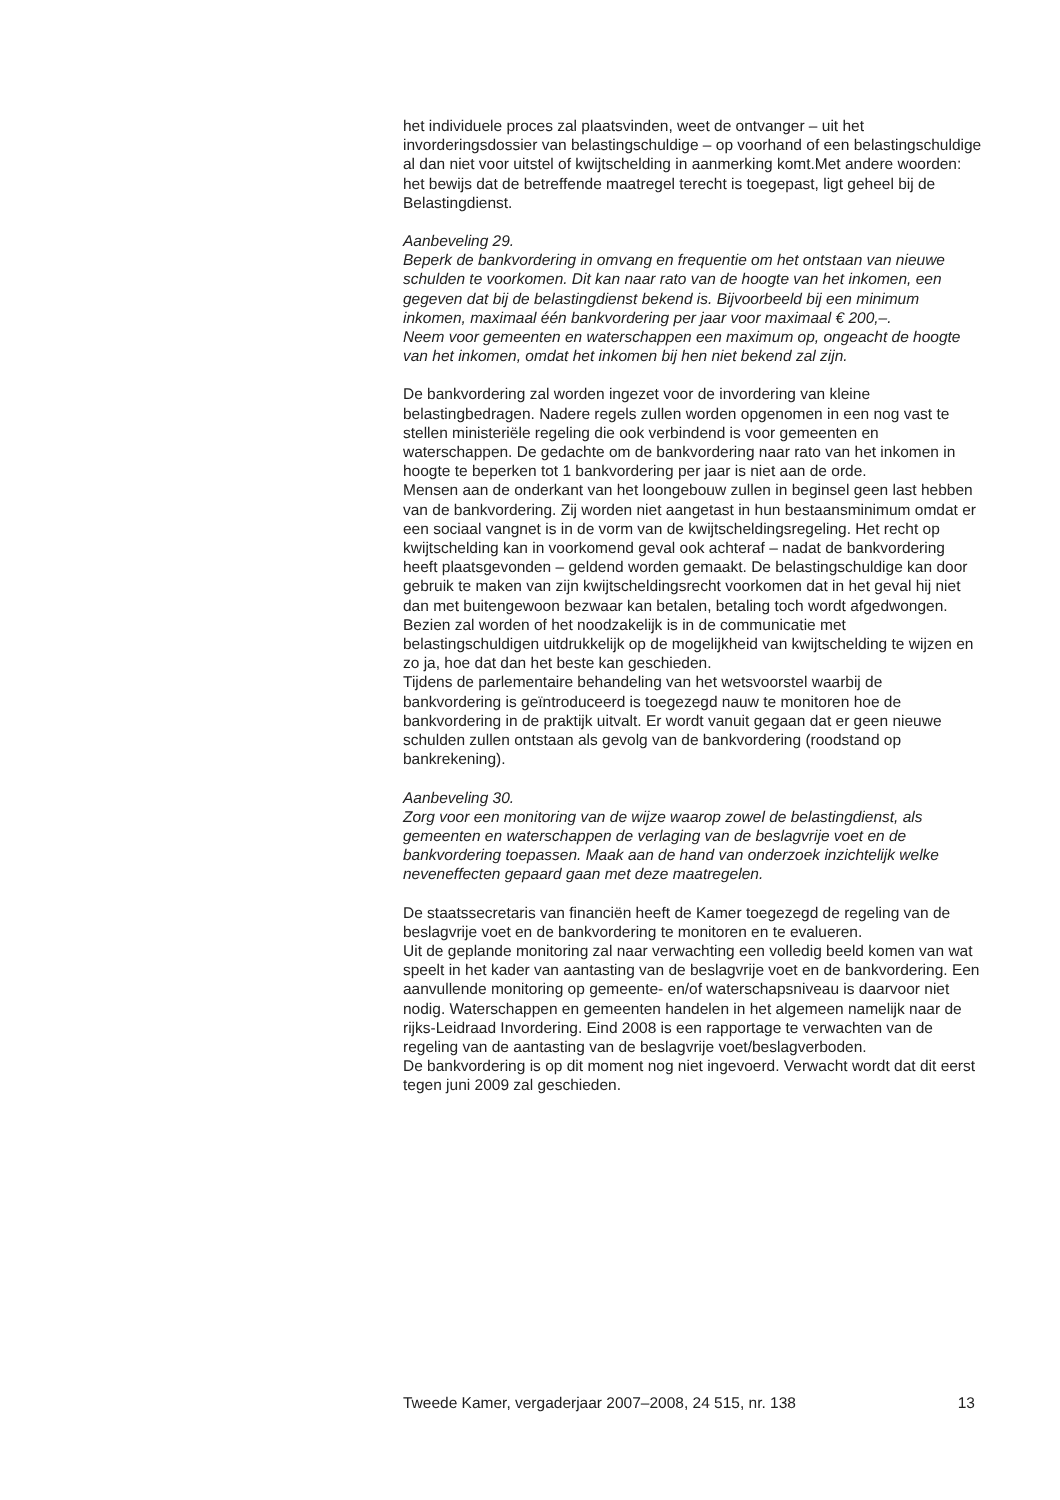het individuele proces zal plaatsvinden, weet de ontvanger – uit het invorderingsdossier van belastingschuldige – op voorhand of een belastingschuldige al dan niet voor uitstel of kwijtschelding in aanmerking komt.Met andere woorden: het bewijs dat de betreffende maatregel terecht is toegepast, ligt geheel bij de Belastingdienst.
Aanbeveling 29.
Beperk de bankvordering in omvang en frequentie om het ontstaan van nieuwe schulden te voorkomen. Dit kan naar rato van de hoogte van het inkomen, een gegeven dat bij de belastingdienst bekend is. Bijvoorbeeld bij een minimum inkomen, maximaal één bankvordering per jaar voor maximaal € 200,–.
Neem voor gemeenten en waterschappen een maximum op, ongeacht de hoogte van het inkomen, omdat het inkomen bij hen niet bekend zal zijn.
De bankvordering zal worden ingezet voor de invordering van kleine belastingbedragen. Nadere regels zullen worden opgenomen in een nog vast te stellen ministeriële regeling die ook verbindend is voor gemeenten en waterschappen. De gedachte om de bankvordering naar rato van het inkomen in hoogte te beperken tot 1 bankvordering per jaar is niet aan de orde.
Mensen aan de onderkant van het loongebouw zullen in beginsel geen last hebben van de bankvordering. Zij worden niet aangetast in hun bestaansminimum omdat er een sociaal vangnet is in de vorm van de kwijtscheldingsregeling. Het recht op kwijtschelding kan in voorkomend geval ook achteraf – nadat de bankvordering heeft plaatsgevonden – geldend worden gemaakt. De belastingschuldige kan door gebruik te maken van zijn kwijtscheldingsrecht voorkomen dat in het geval hij niet dan met buitengewoon bezwaar kan betalen, betaling toch wordt afgedwongen. Bezien zal worden of het noodzakelijk is in de communicatie met belastingschuldigen uitdrukkelijk op de mogelijkheid van kwijtschelding te wijzen en zo ja, hoe dat dan het beste kan geschieden.
Tijdens de parlementaire behandeling van het wetsvoorstel waarbij de bankvordering is geïntroduceerd is toegezegd nauw te monitoren hoe de bankvordering in de praktijk uitvalt. Er wordt vanuit gegaan dat er geen nieuwe schulden zullen ontstaan als gevolg van de bankvordering (roodstand op bankrekening).
Aanbeveling 30.
Zorg voor een monitoring van de wijze waarop zowel de belastingdienst, als gemeenten en waterschappen de verlaging van de beslagvrije voet en de bankvordering toepassen. Maak aan de hand van onderzoek inzichtelijk welke neveneffecten gepaard gaan met deze maatregelen.
De staatssecretaris van financiën heeft de Kamer toegezegd de regeling van de beslagvrije voet en de bankvordering te monitoren en te evalueren.
Uit de geplande monitoring zal naar verwachting een volledig beeld komen van wat speelt in het kader van aantasting van de beslagvrije voet en de bankvordering. Een aanvullende monitoring op gemeente- en/of waterschapsniveau is daarvoor niet nodig. Waterschappen en gemeenten handelen in het algemeen namelijk naar de rijks-Leidraad Invordering. Eind 2008 is een rapportage te verwachten van de regeling van de aantasting van de beslagvrije voet/beslagverboden.
De bankvordering is op dit moment nog niet ingevoerd. Verwacht wordt dat dit eerst tegen juni 2009 zal geschieden.
Tweede Kamer, vergaderjaar 2007–2008, 24 515, nr. 138 13